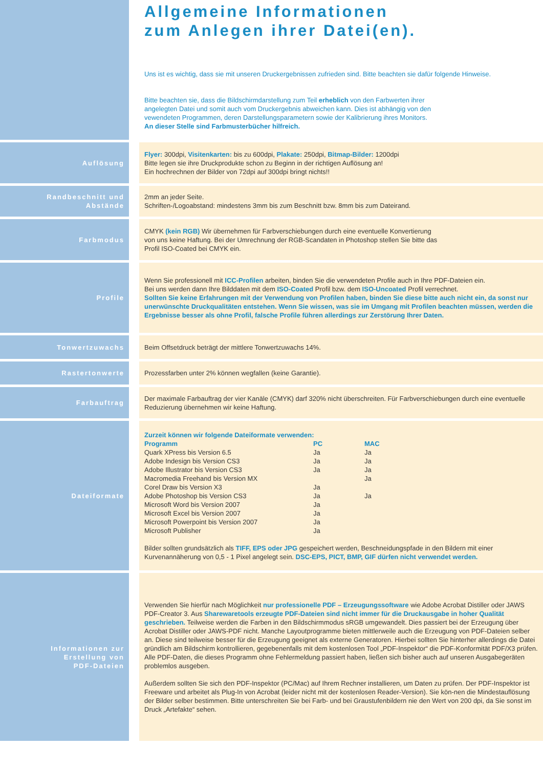Allgemeine Informationen
zum Anlegen ihrer Datei(en).
Uns ist es wichtig, dass sie mit unseren Druckergebnissen zufrieden sind. Bitte beachten sie dafür folgende Hinweise.
Bitte beachten sie, dass die Bildschirmdarstellung zum Teil erheblich von den Farbwerten ihrer
angelegten Datei und somit auch vom Druckergebnis abweichen kann. Dies ist abhängig von den
vewendeten Programmen, deren Darstellungsparametern sowie der Kalibrierung ihres Monitors.
An dieser Stelle sind Farbmusterbücher hilfreich.
Auflösung
Flyer: 300dpi, Visitenkarten: bis zu 600dpi, Plakate: 250dpi, Bitmap-Bilder: 1200dpi
Bitte legen sie ihre Druckprodukte schon zu Beginn in der richtigen Auflösung an!
Ein hochrechnen der Bilder von 72dpi auf 300dpi bringt nichts!!
Randbeschnitt und
Abstände
2mm an jeder Seite.
Schriften-/Logoabstand: mindestens 3mm bis zum Beschnitt bzw. 8mm bis zum Dateirand.
Farbmodus
CMYK (kein RGB) Wir übernehmen für Farbverschiebungen durch eine eventuelle Konvertierung
von uns keine Haftung. Bei der Umrechnung der RGB-Scandaten in Photoshop stellen Sie bitte das
Profil ISO-Coated bei CMYK ein.
Profile
Wenn Sie professionell mit ICC-Profilen arbeiten, binden Sie die verwendeten Profile auch in Ihre PDF-Dateien ein.
Bei uns werden dann Ihre Bilddaten mit dem ISO-Coated Profil bzw. dem ISO-Uncoated Profil verrechnet.
Sollten Sie keine Erfahrungen mit der Verwendung von Profilen haben, binden Sie diese bitte auch nicht ein, da sonst nur unerwünschte Druckqualitäten entstehen. Wenn Sie wissen, was sie im Umgang mit Profilen beachten müssen, werden die Ergebnisse besser als ohne Profil, falsche Profile führen allerdings zur Zerstörung Ihrer Daten.
Tonwertzuwachs
Beim Offsetdruck beträgt der mittlere Tonwertzuwachs 14%.
Rastertonwerte
Prozessfarben unter 2% können wegfallen (keine Garantie).
Farbauftrag
Der maximale Farbauftrag der vier Kanäle (CMYK) darf 320% nicht überschreiten. Für Farbverschiebungen durch eine eventuelle Reduzierung übernehmen wir keine Haftung.
Dateiformate
Zurzeit können wir folgende Dateiformate verwenden:
| Programm | PC | MAC |
| --- | --- | --- |
| Quark XPress bis Version 6.5 | Ja | Ja |
| Adobe Indesign bis Version CS3 | Ja | Ja |
| Adobe Illustrator bis Version CS3 | Ja | Ja |
| Macromedia Freehand bis Version MX | | Ja |
| Corel Draw bis Version X3 | Ja | |
| Adobe Photoshop bis Version CS3 | Ja | Ja |
| Microsoft Word bis Version 2007 | Ja | |
| Microsoft Excel bis Version 2007 | Ja | |
| Microsoft Powerpoint bis Version 2007 | Ja | |
| Microsoft Publisher | Ja | |
Bilder sollten grundsätzlich als TIFF, EPS oder JPG gespeichert werden, Beschneidungspfade in den Bildern mit einer Kurvenannäherung von 0,5 - 1 Pixel angelegt sein. DSC-EPS, PICT, BMP, GIF dürfen nicht verwendet werden.
Informationen zur
Erstellung von
PDF-Dateien
Verwenden Sie hierfür nach Möglichkeit nur professionelle PDF – Erzeugungssoftware wie Adobe Acrobat Distiller oder JAWS PDF-Creator 3. Aus Sharewaretools erzeugte PDF-Dateien sind nicht immer für die Druckausgabe in hoher Qualität geschrieben. Teilweise werden die Farben in den Bildschirmmodus sRGB umgewandelt. Dies passiert bei der Erzeugung über Acrobat Distiller oder JAWS-PDF nicht. Manche Layoutprogramme bieten mittlerweile auch die Erzeugung von PDF-Dateien selber an. Diese sind teilweise besser für die Erzeugung geeignet als externe Generatoren. Hierbei sollten Sie hinterher allerdings die Datei gründlich am Bildschirm kontrollieren, gegebenenfalls mit dem kostenlosen Tool „PDF-Inspektor“ die PDF-Konformität PDF/X3 prüfen. Alle PDF-Daten, die dieses Programm ohne Fehlermeldung passiert haben, ließen sich bisher auch auf unseren Ausgabegeräten problemlos ausgeben.
Außerdem sollten Sie sich den PDF-Inspektor (PC/Mac) auf Ihrem Rechner installieren, um Daten zu prüfen. Der PDF-Inspektor ist Freeware und arbeitet als Plug-In von Acrobat (leider nicht mit der kostenlosen Reader-Version). Sie kön-nen die Mindestauflösung der Bilder selber bestimmen. Bitte unterschreiten Sie bei Farb- und bei Graustufenbildern nie den Wert von 200 dpi, da Sie sonst im Druck „Artefakte“ sehen.